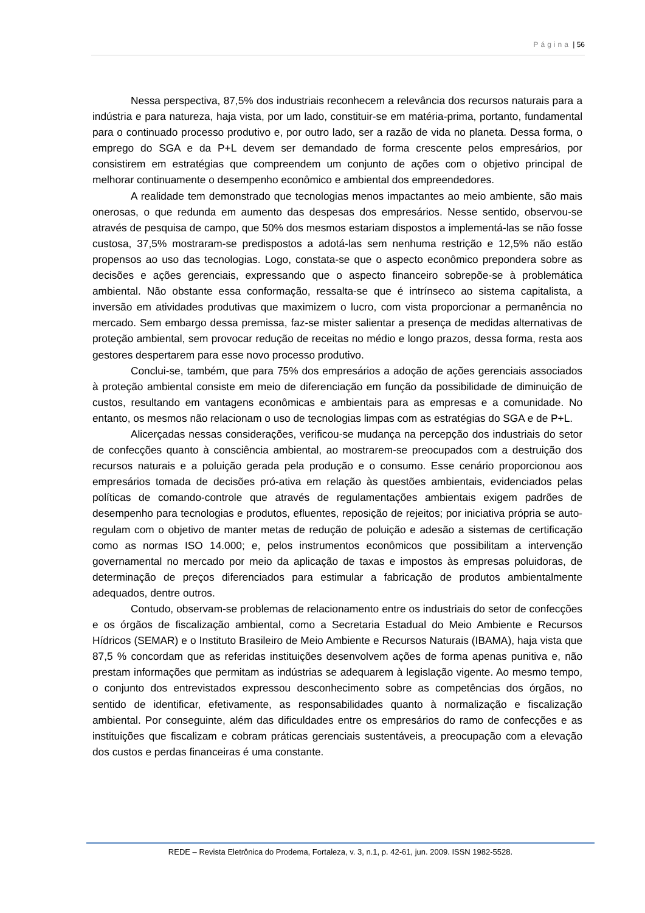Página | 56
Nessa perspectiva, 87,5% dos industriais reconhecem a relevância dos recursos naturais para a indústria e para natureza, haja vista, por um lado, constituir-se em matéria-prima, portanto, fundamental para o continuado processo produtivo e, por outro lado, ser a razão de vida no planeta. Dessa forma, o emprego do SGA e da P+L devem ser demandado de forma crescente pelos empresários, por consistirem em estratégias que compreendem um conjunto de ações com o objetivo principal de melhorar continuamente o desempenho econômico e ambiental dos empreendedores.
A realidade tem demonstrado que tecnologias menos impactantes ao meio ambiente, são mais onerosas, o que redunda em aumento das despesas dos empresários. Nesse sentido, observou-se através de pesquisa de campo, que 50% dos mesmos estariam dispostos a implementá-las se não fosse custosa, 37,5% mostraram-se predispostos a adotá-las sem nenhuma restrição e 12,5% não estão propensos ao uso das tecnologias. Logo, constata-se que o aspecto econômico prepondera sobre as decisões e ações gerenciais, expressando que o aspecto financeiro sobrepõe-se à problemática ambiental. Não obstante essa conformação, ressalta-se que é intrínseco ao sistema capitalista, a inversão em atividades produtivas que maximizem o lucro, com vista proporcionar a permanência no mercado. Sem embargo dessa premissa, faz-se mister salientar a presença de medidas alternativas de proteção ambiental, sem provocar redução de receitas no médio e longo prazos, dessa forma, resta aos gestores despertarem para esse novo processo produtivo.
Conclui-se, também, que para 75% dos empresários a adoção de ações gerenciais associados à proteção ambiental consiste em meio de diferenciação em função da possibilidade de diminuição de custos, resultando em vantagens econômicas e ambientais para as empresas e a comunidade. No entanto, os mesmos não relacionam o uso de tecnologias limpas com as estratégias do SGA e de P+L.
Alicerçadas nessas considerações, verificou-se mudança na percepção dos industriais do setor de confecções quanto à consciência ambiental, ao mostrarem-se preocupados com a destruição dos recursos naturais e a poluição gerada pela produção e o consumo. Esse cenário proporcionou aos empresários tomada de decisões pró-ativa em relação às questões ambientais, evidenciados pelas políticas de comando-controle que através de regulamentações ambientais exigem padrões de desempenho para tecnologias e produtos, efluentes, reposição de rejeitos; por iniciativa própria se auto-regulam com o objetivo de manter metas de redução de poluição e adesão a sistemas de certificação como as normas ISO 14.000; e, pelos instrumentos econômicos que possibilitam a intervenção governamental no mercado por meio da aplicação de taxas e impostos às empresas poluidoras, de determinação de preços diferenciados para estimular a fabricação de produtos ambientalmente adequados, dentre outros.
Contudo, observam-se problemas de relacionamento entre os industriais do setor de confecções e os órgãos de fiscalização ambiental, como a Secretaria Estadual do Meio Ambiente e Recursos Hídricos (SEMAR) e o Instituto Brasileiro de Meio Ambiente e Recursos Naturais (IBAMA), haja vista que 87,5 % concordam que as referidas instituições desenvolvem ações de forma apenas punitiva e, não prestam informações que permitam as indústrias se adequarem à legislação vigente. Ao mesmo tempo, o conjunto dos entrevistados expressou desconhecimento sobre as competências dos órgãos, no sentido de identificar, efetivamente, as responsabilidades quanto à normalização e fiscalização ambiental. Por conseguinte, além das dificuldades entre os empresários do ramo de confecções e as instituições que fiscalizam e cobram práticas gerenciais sustentáveis, a preocupação com a elevação dos custos e perdas financeiras é uma constante.
REDE – Revista Eletrônica do Prodema, Fortaleza, v. 3, n.1, p. 42-61, jun. 2009. ISSN 1982-5528.